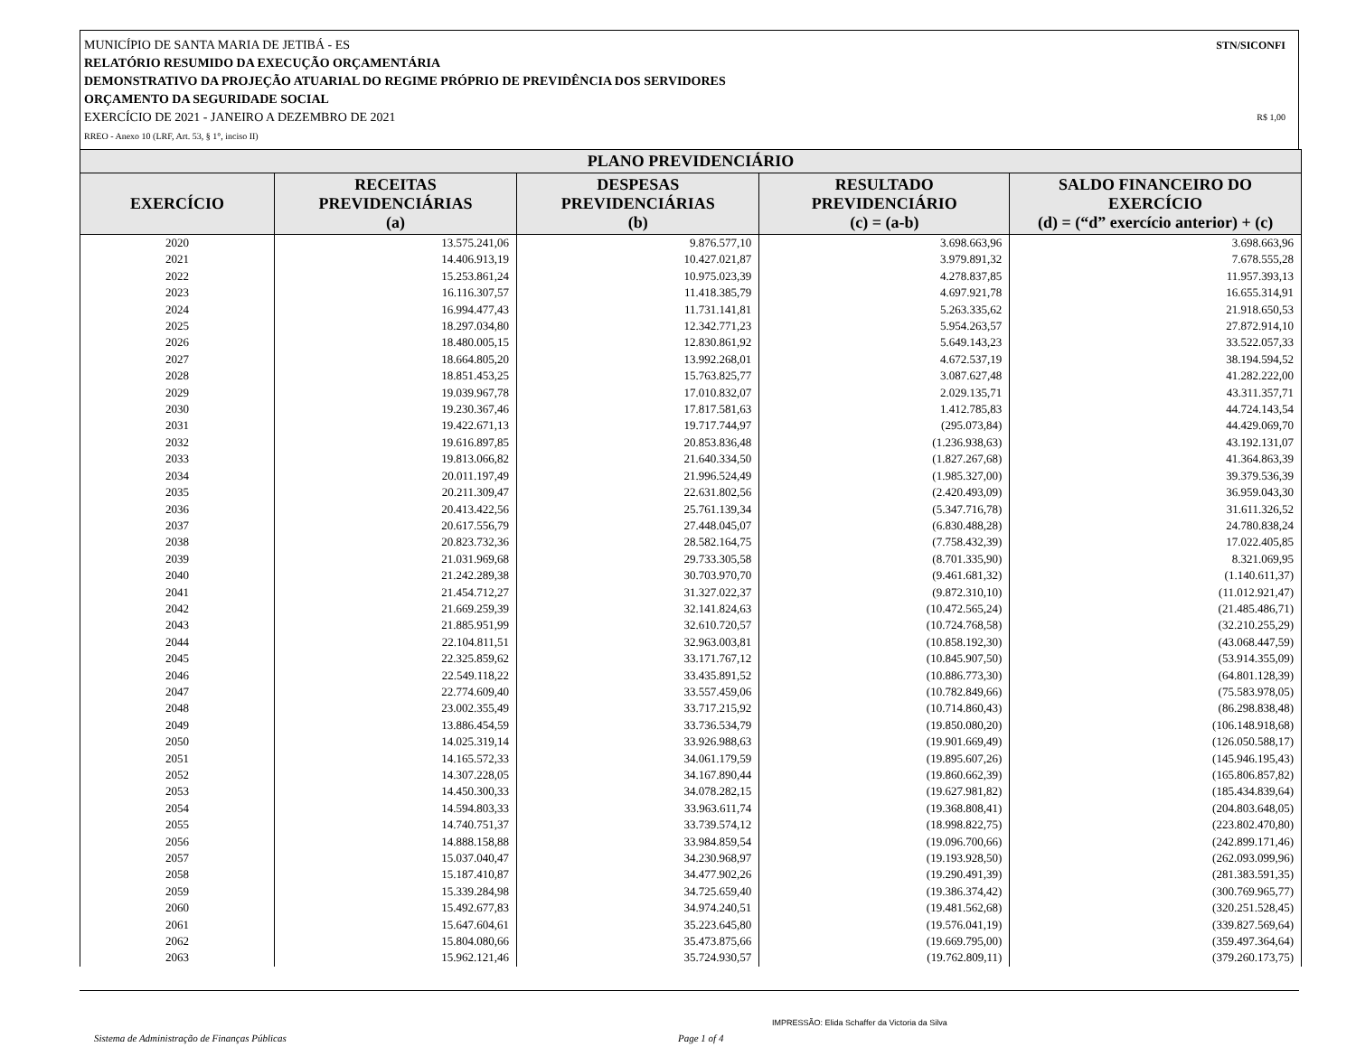MUNICÍPIO DE SANTA MARIA DE JETIBÁ - ES STN/SICONFI
RELATÓRIO RESUMIDO DA EXECUÇÃO ORÇAMENTÁRIA
DEMONSTRATIVO DA PROJEÇÃO ATUARIAL DO REGIME PRÓPRIO DE PREVIDÊNCIA DOS SERVIDORES
ORÇAMENTO DA SEGURIDADE SOCIAL
EXERCÍCIO DE 2021 - JANEIRO A DEZEMBRO DE 2021 R$ 1,00
RREO - Anexo 10 (LRF, Art. 53, § 1°, inciso II)
| PLANO PREVIDENCIÁRIO | | | | |
| --- | --- | --- | --- | --- |
| EXERCÍCIO | RECEITAS PREVIDENCIÁRIAS (a) | DESPESAS PREVIDENCIÁRIAS (b) | RESULTADO PREVIDENCIÁRIO (c) = (a-b) | SALDO FINANCEIRO DO EXERCÍCIO (d) = (“d” exercício anterior) + (c) |
| 2020 | 13.575.241,06 | 9.876.577,10 | 3.698.663,96 | 3.698.663,96 |
| 2021 | 14.406.913,19 | 10.427.021,87 | 3.979.891,32 | 7.678.555,28 |
| 2022 | 15.253.861,24 | 10.975.023,39 | 4.278.837,85 | 11.957.393,13 |
| 2023 | 16.116.307,57 | 11.418.385,79 | 4.697.921,78 | 16.655.314,91 |
| 2024 | 16.994.477,43 | 11.731.141,81 | 5.263.335,62 | 21.918.650,53 |
| 2025 | 18.297.034,80 | 12.342.771,23 | 5.954.263,57 | 27.872.914,10 |
| 2026 | 18.480.005,15 | 12.830.861,92 | 5.649.143,23 | 33.522.057,33 |
| 2027 | 18.664.805,20 | 13.992.268,01 | 4.672.537,19 | 38.194.594,52 |
| 2028 | 18.851.453,25 | 15.763.825,77 | 3.087.627,48 | 41.282.222,00 |
| 2029 | 19.039.967,78 | 17.010.832,07 | 2.029.135,71 | 43.311.357,71 |
| 2030 | 19.230.367,46 | 17.817.581,63 | 1.412.785,83 | 44.724.143,54 |
| 2031 | 19.422.671,13 | 19.717.744,97 | (295.073,84) | 44.429.069,70 |
| 2032 | 19.616.897,85 | 20.853.836,48 | (1.236.938,63) | 43.192.131,07 |
| 2033 | 19.813.066,82 | 21.640.334,50 | (1.827.267,68) | 41.364.863,39 |
| 2034 | 20.011.197,49 | 21.996.524,49 | (1.985.327,00) | 39.379.536,39 |
| 2035 | 20.211.309,47 | 22.631.802,56 | (2.420.493,09) | 36.959.043,30 |
| 2036 | 20.413.422,56 | 25.761.139,34 | (5.347.716,78) | 31.611.326,52 |
| 2037 | 20.617.556,79 | 27.448.045,07 | (6.830.488,28) | 24.780.838,24 |
| 2038 | 20.823.732,36 | 28.582.164,75 | (7.758.432,39) | 17.022.405,85 |
| 2039 | 21.031.969,68 | 29.733.305,58 | (8.701.335,90) | 8.321.069,95 |
| 2040 | 21.242.289,38 | 30.703.970,70 | (9.461.681,32) | (1.140.611,37) |
| 2041 | 21.454.712,27 | 31.327.022,37 | (9.872.310,10) | (11.012.921,47) |
| 2042 | 21.669.259,39 | 32.141.824,63 | (10.472.565,24) | (21.485.486,71) |
| 2043 | 21.885.951,99 | 32.610.720,57 | (10.724.768,58) | (32.210.255,29) |
| 2044 | 22.104.811,51 | 32.963.003,81 | (10.858.192,30) | (43.068.447,59) |
| 2045 | 22.325.859,62 | 33.171.767,12 | (10.845.907,50) | (53.914.355,09) |
| 2046 | 22.549.118,22 | 33.435.891,52 | (10.886.773,30) | (64.801.128,39) |
| 2047 | 22.774.609,40 | 33.557.459,06 | (10.782.849,66) | (75.583.978,05) |
| 2048 | 23.002.355,49 | 33.717.215,92 | (10.714.860,43) | (86.298.838,48) |
| 2049 | 13.886.454,59 | 33.736.534,79 | (19.850.080,20) | (106.148.918,68) |
| 2050 | 14.025.319,14 | 33.926.988,63 | (19.901.669,49) | (126.050.588,17) |
| 2051 | 14.165.572,33 | 34.061.179,59 | (19.895.607,26) | (145.946.195,43) |
| 2052 | 14.307.228,05 | 34.167.890,44 | (19.860.662,39) | (165.806.857,82) |
| 2053 | 14.450.300,33 | 34.078.282,15 | (19.627.981,82) | (185.434.839,64) |
| 2054 | 14.594.803,33 | 33.963.611,74 | (19.368.808,41) | (204.803.648,05) |
| 2055 | 14.740.751,37 | 33.739.574,12 | (18.998.822,75) | (223.802.470,80) |
| 2056 | 14.888.158,88 | 33.984.859,54 | (19.096.700,66) | (242.899.171,46) |
| 2057 | 15.037.040,47 | 34.230.968,97 | (19.193.928,50) | (262.093.099,96) |
| 2058 | 15.187.410,87 | 34.477.902,26 | (19.290.491,39) | (281.383.591,35) |
| 2059 | 15.339.284,98 | 34.725.659,40 | (19.386.374,42) | (300.769.965,77) |
| 2060 | 15.492.677,83 | 34.974.240,51 | (19.481.562,68) | (320.251.528,45) |
| 2061 | 15.647.604,61 | 35.223.645,80 | (19.576.041,19) | (339.827.569,64) |
| 2062 | 15.804.080,66 | 35.473.875,66 | (19.669.795,00) | (359.497.364,64) |
| 2063 | 15.962.121,46 | 35.724.930,57 | (19.762.809,11) | (379.260.173,75) |
IMPRESSÃO: Elida Schaffer da Victoria da Silva
Sistema de Administração de Finanças Públicas Page 1 of 4